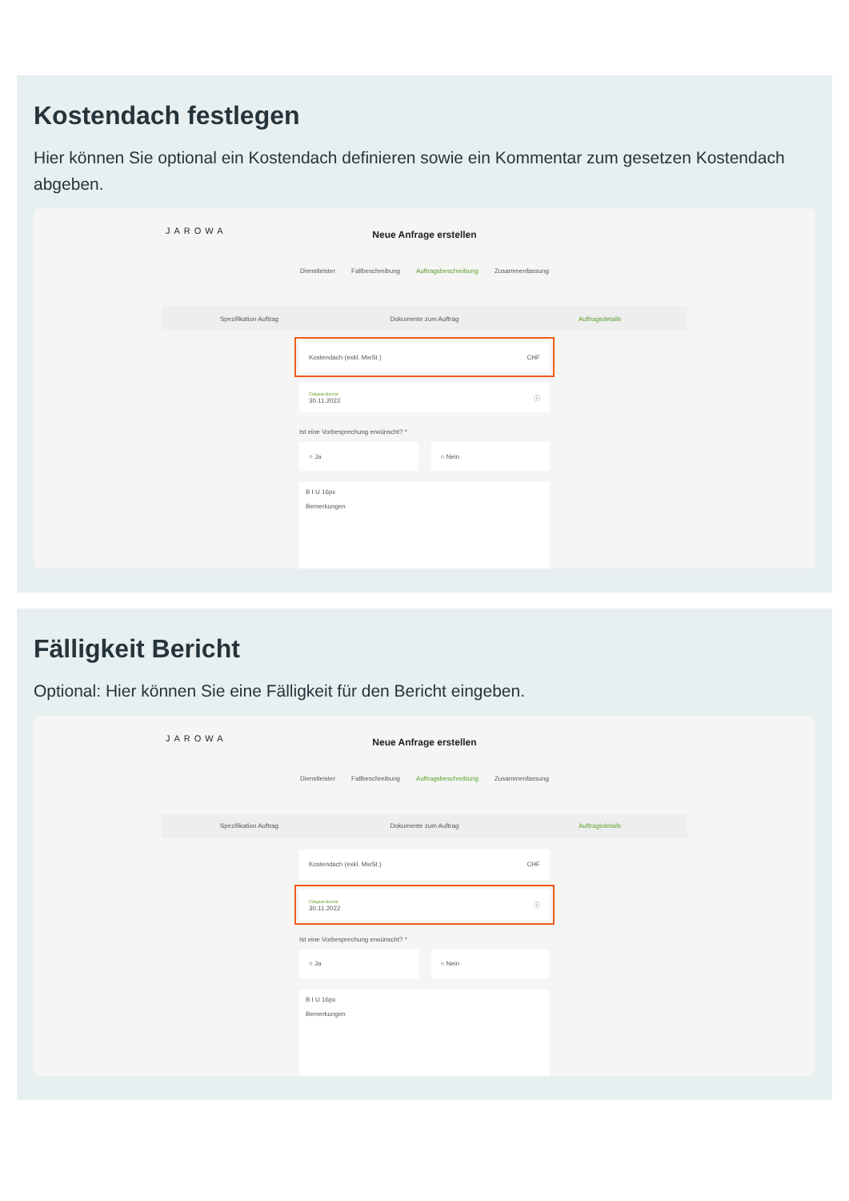Kostendach festlegen
Hier können Sie optional ein Kostendach definieren sowie ein Kommentar zum gesetzen Kostendach abgeben.
JAROWA
Neue Anfrage erstellen
Dienstleister Fallbeschreibung Auftragsbeschreibung Zusammenfassung
Spezifikation Auftrag Dokumente zum Auftrag Auftragsdetails
Kostendach (exkl. MwSt.) CHF
Fälligkeit Bericht
30.11.2022 ⓘ
Ist eine Vorbesprechung erwünscht? *
○ Ja ○ Nein
B I U 16px
Bemerkungen
Fälligkeit Bericht
Optional: Hier können Sie eine Fälligkeit für den Bericht eingeben.
JAROWA
Neue Anfrage erstellen
Dienstleister Fallbeschreibung Auftragsbeschreibung Zusammenfassung
Spezifikation Auftrag Dokumente zum Auftrag Auftragsdetails
Kostendach (exkl. MwSt.) CHF
Fälligkeit Bericht
30.11.2022 ⓘ
Ist eine Vorbesprechung erwünscht? *
○ Ja ○ Nein
B I U 16px
Bemerkungen